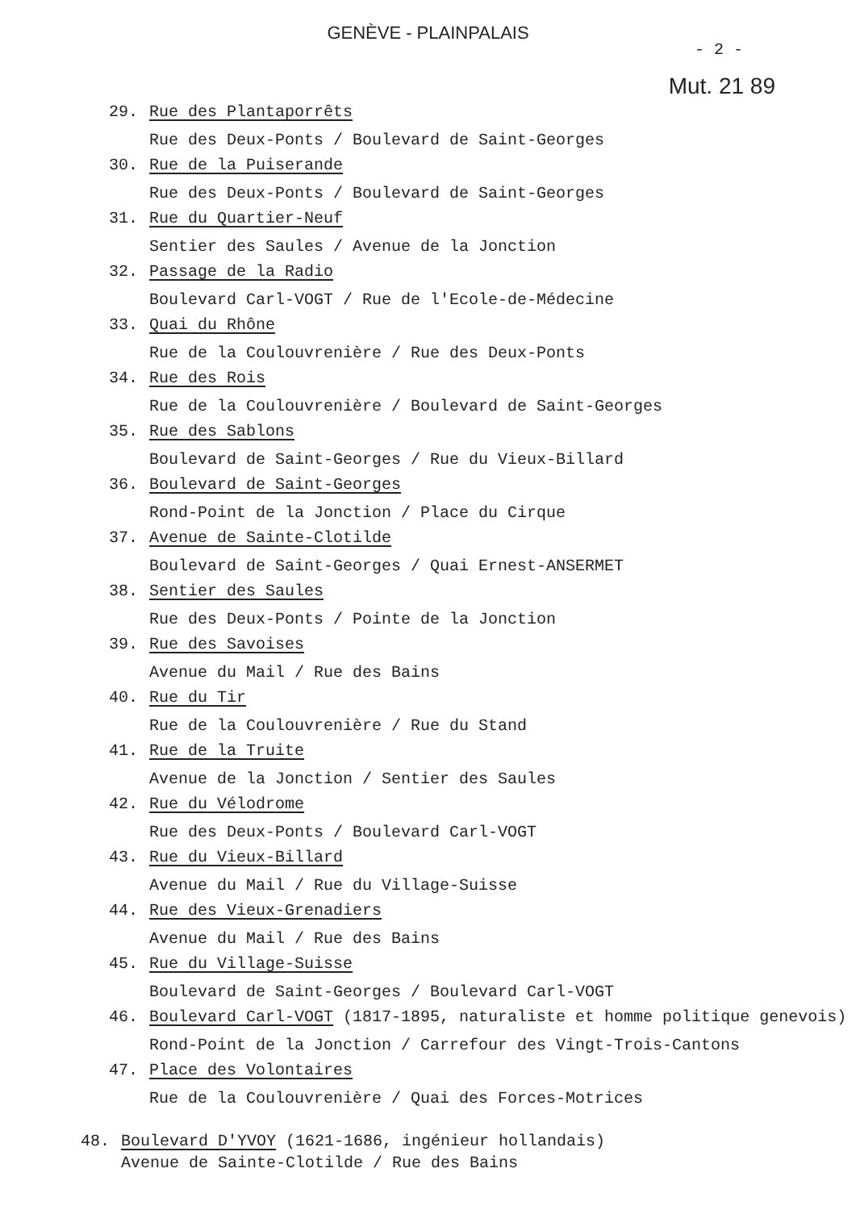GENÈVE - PLAINPALAIS
- 2 -
Mut. 21 89
29. Rue des Plantaporrêts
Rue des Deux-Ponts / Boulevard de Saint-Georges
30. Rue de la Puiserande
Rue des Deux-Ponts / Boulevard de Saint-Georges
31. Rue du Quartier-Neuf
Sentier des Saules / Avenue de la Jonction
32. Passage de la Radio
Boulevard Carl-VOGT / Rue de l'Ecole-de-Médecine
33. Quai du Rhône
Rue de la Coulouvrenière / Rue des Deux-Ponts
34. Rue des Rois
Rue de la Coulouvrenière / Boulevard de Saint-Georges
35. Rue des Sablons
Boulevard de Saint-Georges / Rue du Vieux-Billard
36. Boulevard de Saint-Georges
Rond-Point de la Jonction / Place du Cirque
37. Avenue de Sainte-Clotilde
Boulevard de Saint-Georges / Quai Ernest-ANSERMET
38. Sentier des Saules
Rue des Deux-Ponts / Pointe de la Jonction
39. Rue des Savoises
Avenue du Mail / Rue des Bains
40. Rue du Tir
Rue de la Coulouvrenière / Rue du Stand
41. Rue de la Truite
Avenue de la Jonction / Sentier des Saules
42. Rue du Vélodrome
Rue des Deux-Ponts / Boulevard Carl-VOGT
43. Rue du Vieux-Billard
Avenue du Mail / Rue du Village-Suisse
44. Rue des Vieux-Grenadiers
Avenue du Mail / Rue des Bains
45. Rue du Village-Suisse
Boulevard de Saint-Georges / Boulevard Carl-VOGT
46. Boulevard Carl-VOGT (1817-1895, naturaliste et homme politique genevois)
Rond-Point de la Jonction / Carrefour des Vingt-Trois-Cantons
47. Place des Volontaires
Rue de la Coulouvrenière / Quai des Forces-Motrices
48. Boulevard D'YVOY (1621-1686, ingénieur hollandais)
Avenue de Sainte-Clotilde / Rue des Bains